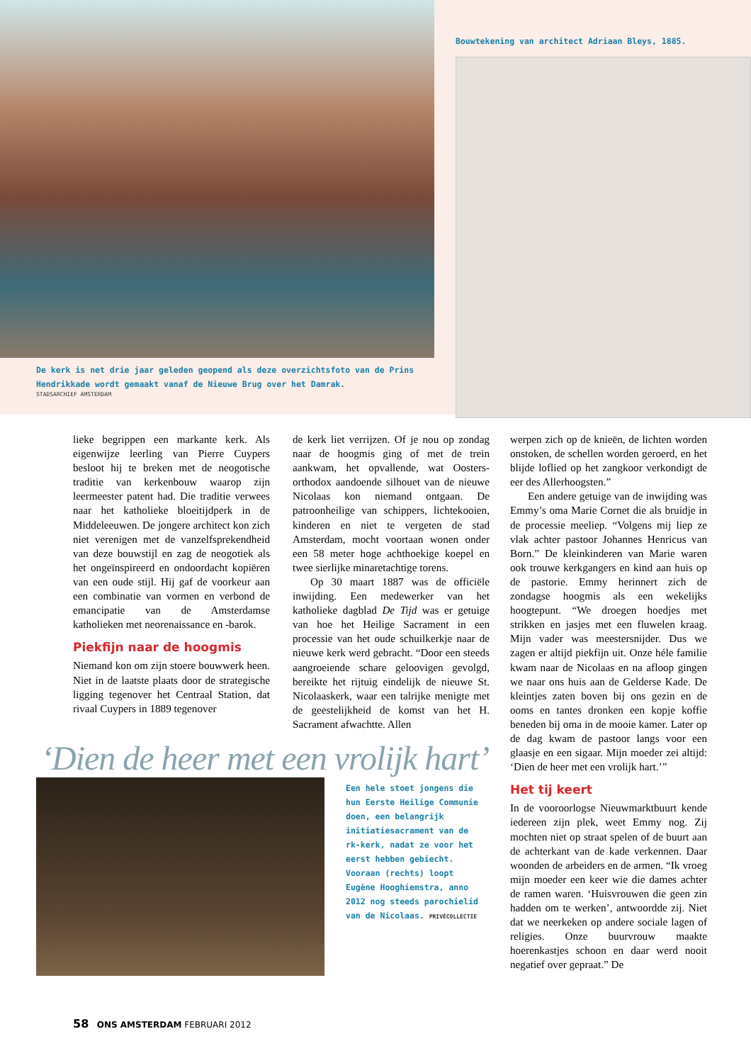De kerk is net drie jaar geleden geopend als deze overzichtsfoto van de Prins Hendrikkade wordt gemaakt vanaf de Nieuwe Brug over het Damrak.
STADSARCHIEF AMSTERDAM
Bouwtekening van architect Adriaan Bleys, 1885.
lieke begrippen een markante kerk. Als eigenwijze leerling van Pierre Cuypers besloot hij te breken met de neogotische traditie van kerkenbouw waarop zijn leermeester patent had. Die traditie verwees naar het katholieke bloeitijdperk in de Middeleeuwen. De jongere architect kon zich niet verenigen met de vanzelfsprekendheid van deze bouwstijl en zag de neogotiek als het ongeïnspireerd en ondoordacht kopiëren van een oude stijl. Hij gaf de voorkeur aan een combinatie van vormen en verbond de emancipatie van de Amsterdamse katholieken met neorenaissance en -barok.
Piekfijn naar de hoogmis
Niemand kon om zijn stoere bouwwerk heen. Niet in de laatste plaats door de strategische ligging tegenover het Centraal Station, dat rivaal Cuypers in 1889 tegenover
de kerk liet verrijzen. Of je nou op zondag naar de hoogmis ging of met de trein aankwam, het opvallende, wat Oosters-orthodox aandoende silhouet van de nieuwe Nicolaas kon niemand ontgaan. De patroonheilige van schippers, lichtekooien, kinderen en niet te vergeten de stad Amsterdam, mocht voortaan wonen onder een 58 meter hoge achthoekige koepel en twee sierlijke minaretachtige torens.
Op 30 maart 1887 was de officiële inwijding. Een medewerker van het katholieke dagblad De Tijd was er getuige van hoe het Heilige Sacrament in een processie van het oude schuilkerkje naar de nieuwe kerk werd gebracht. “Door een steeds aangroeiende schare geloovigen gevolgd, bereikte het rijtuig eindelijk de nieuwe St. Nicolaaskerk, waar een talrijke menigte met de geestelijkheid de komst van het H. Sacrament afwachtte. Allen
‘Dien de heer met een vrolijk hart’
Een hele stoet jongens die hun Eerste Heilige Communie doen, een belangrijk initiatiesacrament van de rk-kerk, nadat ze voor het eerst hebben gebiecht. Vooraan (rechts) loopt Eugène Hooghiemstra, anno 2012 nog steeds parochielid van de Nicolaas. PRIVÉCOLLECTIE
werpen zich op de knieën, de lichten worden onstoken, de schellen worden geroerd, en het blijde loflied op het zangkoor verkondigt de eer des Allerhoogsten.”
Een andere getuige van de inwijding was Emmy’s oma Marie Cornet die als bruidje in de processie meeliep. “Volgens mij liep ze vlak achter pastoor Johannes Henricus van Born.” De kleinkinderen van Marie waren ook trouwe kerkgangers en kind aan huis op de pastorie. Emmy herinnert zich de zondagse hoogmis als een wekelijks hoogtepunt. “We droegen hoedjes met strikken en jasjes met een fluwelen kraag. Mijn vader was meestersnijder. Dus we zagen er altijd piekfijn uit. Onze héle familie kwam naar de Nicolaas en na afloop gingen we naar ons huis aan de Gelderse Kade. De kleintjes zaten boven bij ons gezin en de ooms en tantes dronken een kopje koffie beneden bij oma in de mooie kamer. Later op de dag kwam de pastoor langs voor een glaasje en een sigaar. Mijn moeder zei altijd: ‘Dien de heer met een vrolijk hart.’”
Het tij keert
In de vooroorlogse Nieuwmarktbuurt kende iedereen zijn plek, weet Emmy nog. Zij mochten niet op straat spelen of de buurt aan de achterkant van de kade verkennen. Daar woonden de arbeiders en de armen. “Ik vroeg mijn moeder een keer wie die dames achter de ramen waren. ‘Huisvrouwen die geen zin hadden om te werken’, antwoordde zij. Niet dat we neerkeken op andere sociale lagen of religies. Onze buurvrouw maakte hoerenkastjes schoon en daar werd nooit negatief over gepraat.” De
58 ONS AMSTERDAM FEBRUARI 2012